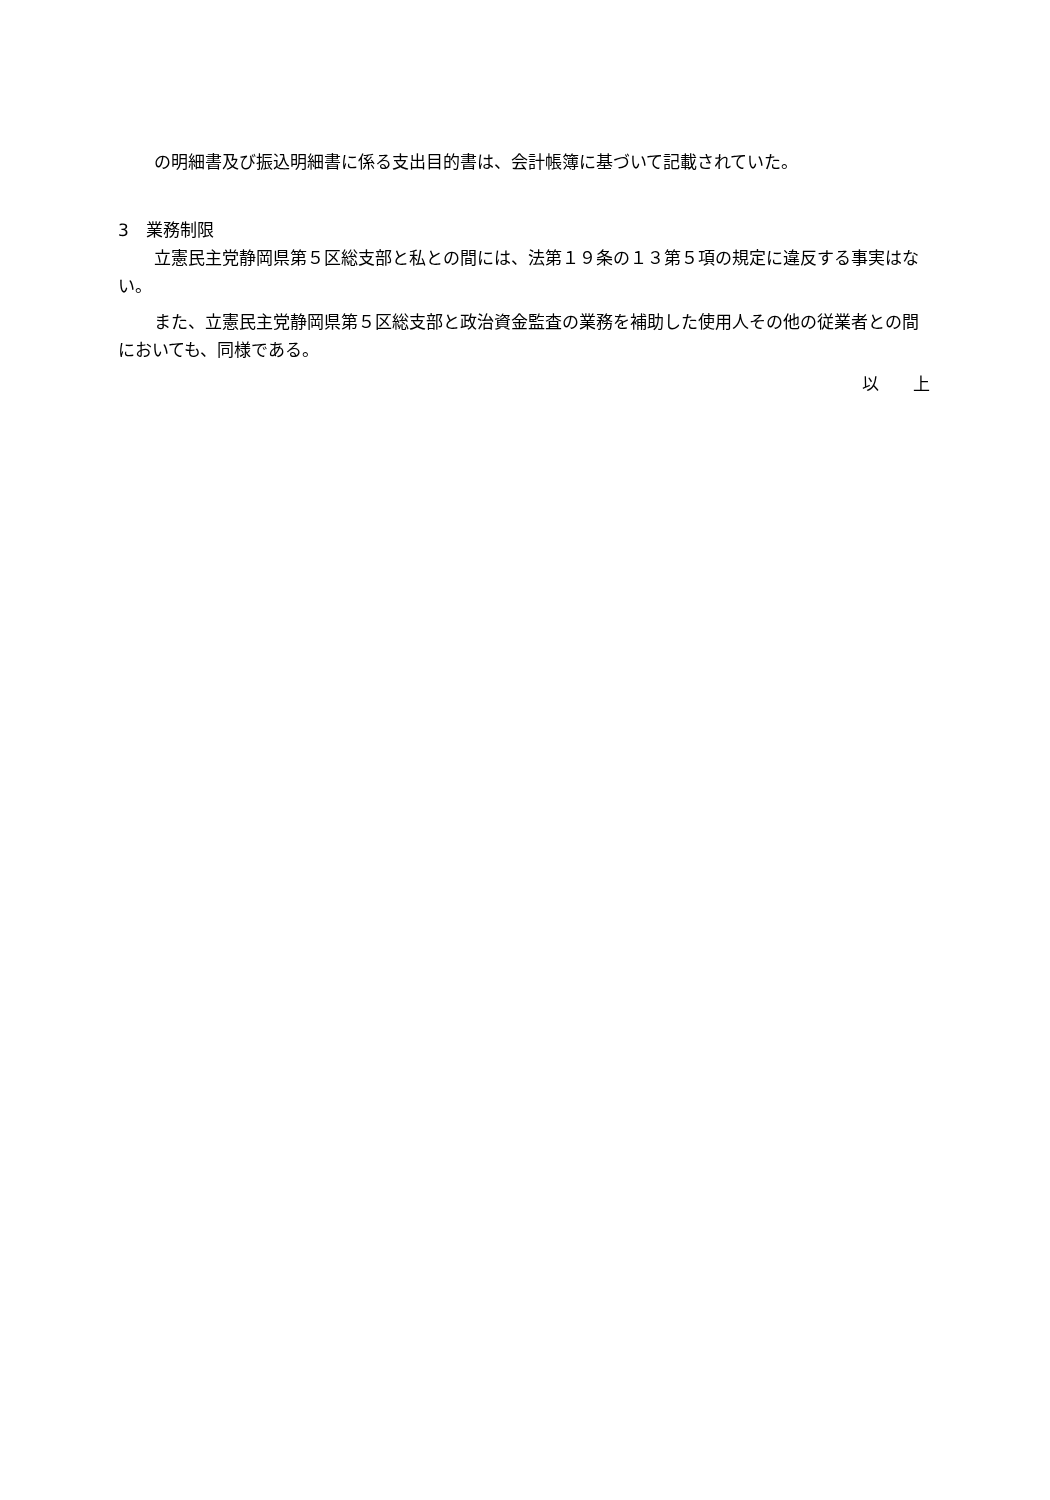の明細書及び振込明細書に係る支出目的書は、会計帳簿に基づいて記載されていた。
3　業務制限
立憲民主党静岡県第５区総支部と私との間には、法第１９条の１３第５項の規定に違反する事実はない。
また、立憲民主党静岡県第５区総支部と政治資金監査の業務を補助した使用人その他の従業者との間においても、同様である。
以　　上